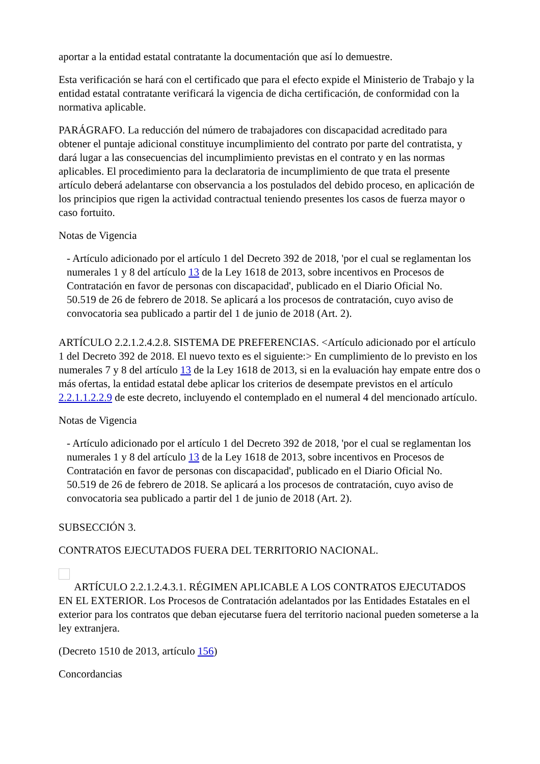aportar a la entidad estatal contratante la documentación que así lo demuestre.
Esta verificación se hará con el certificado que para el efecto expide el Ministerio de Trabajo y la entidad estatal contratante verificará la vigencia de dicha certificación, de conformidad con la normativa aplicable.
PARÁGRAFO. La reducción del número de trabajadores con discapacidad acreditado para obtener el puntaje adicional constituye incumplimiento del contrato por parte del contratista, y dará lugar a las consecuencias del incumplimiento previstas en el contrato y en las normas aplicables. El procedimiento para la declaratoria de incumplimiento de que trata el presente artículo deberá adelantarse con observancia a los postulados del debido proceso, en aplicación de los principios que rigen la actividad contractual teniendo presentes los casos de fuerza mayor o caso fortuito.
Notas de Vigencia
- Artículo adicionado por el artículo 1 del Decreto 392 de 2018, 'por el cual se reglamentan los numerales 1 y 8 del artículo 13 de la Ley 1618 de 2013, sobre incentivos en Procesos de Contratación en favor de personas con discapacidad', publicado en el Diario Oficial No. 50.519 de 26 de febrero de 2018. Se aplicará a los procesos de contratación, cuyo aviso de convocatoria sea publicado a partir del 1 de junio de 2018 (Art. 2).
ARTÍCULO 2.2.1.2.4.2.8. SISTEMA DE PREFERENCIAS. <Artículo adicionado por el artículo 1 del Decreto 392 de 2018. El nuevo texto es el siguiente:> En cumplimiento de lo previsto en los numerales 7 y 8 del artículo 13 de la Ley 1618 de 2013, si en la evaluación hay empate entre dos o más ofertas, la entidad estatal debe aplicar los criterios de desempate previstos en el artículo 2.2.1.1.2.2.9 de este decreto, incluyendo el contemplado en el numeral 4 del mencionado artículo.
Notas de Vigencia
- Artículo adicionado por el artículo 1 del Decreto 392 de 2018, 'por el cual se reglamentan los numerales 1 y 8 del artículo 13 de la Ley 1618 de 2013, sobre incentivos en Procesos de Contratación en favor de personas con discapacidad', publicado en el Diario Oficial No. 50.519 de 26 de febrero de 2018. Se aplicará a los procesos de contratación, cuyo aviso de convocatoria sea publicado a partir del 1 de junio de 2018 (Art. 2).
SUBSECCIÓN 3.
CONTRATOS EJECUTADOS FUERA DEL TERRITORIO NACIONAL.
ARTÍCULO 2.2.1.2.4.3.1. RÉGIMEN APLICABLE A LOS CONTRATOS EJECUTADOS EN EL EXTERIOR. Los Procesos de Contratación adelantados por las Entidades Estatales en el exterior para los contratos que deban ejecutarse fuera del territorio nacional pueden someterse a la ley extranjera.
(Decreto 1510 de 2013, artículo 156)
Concordancias